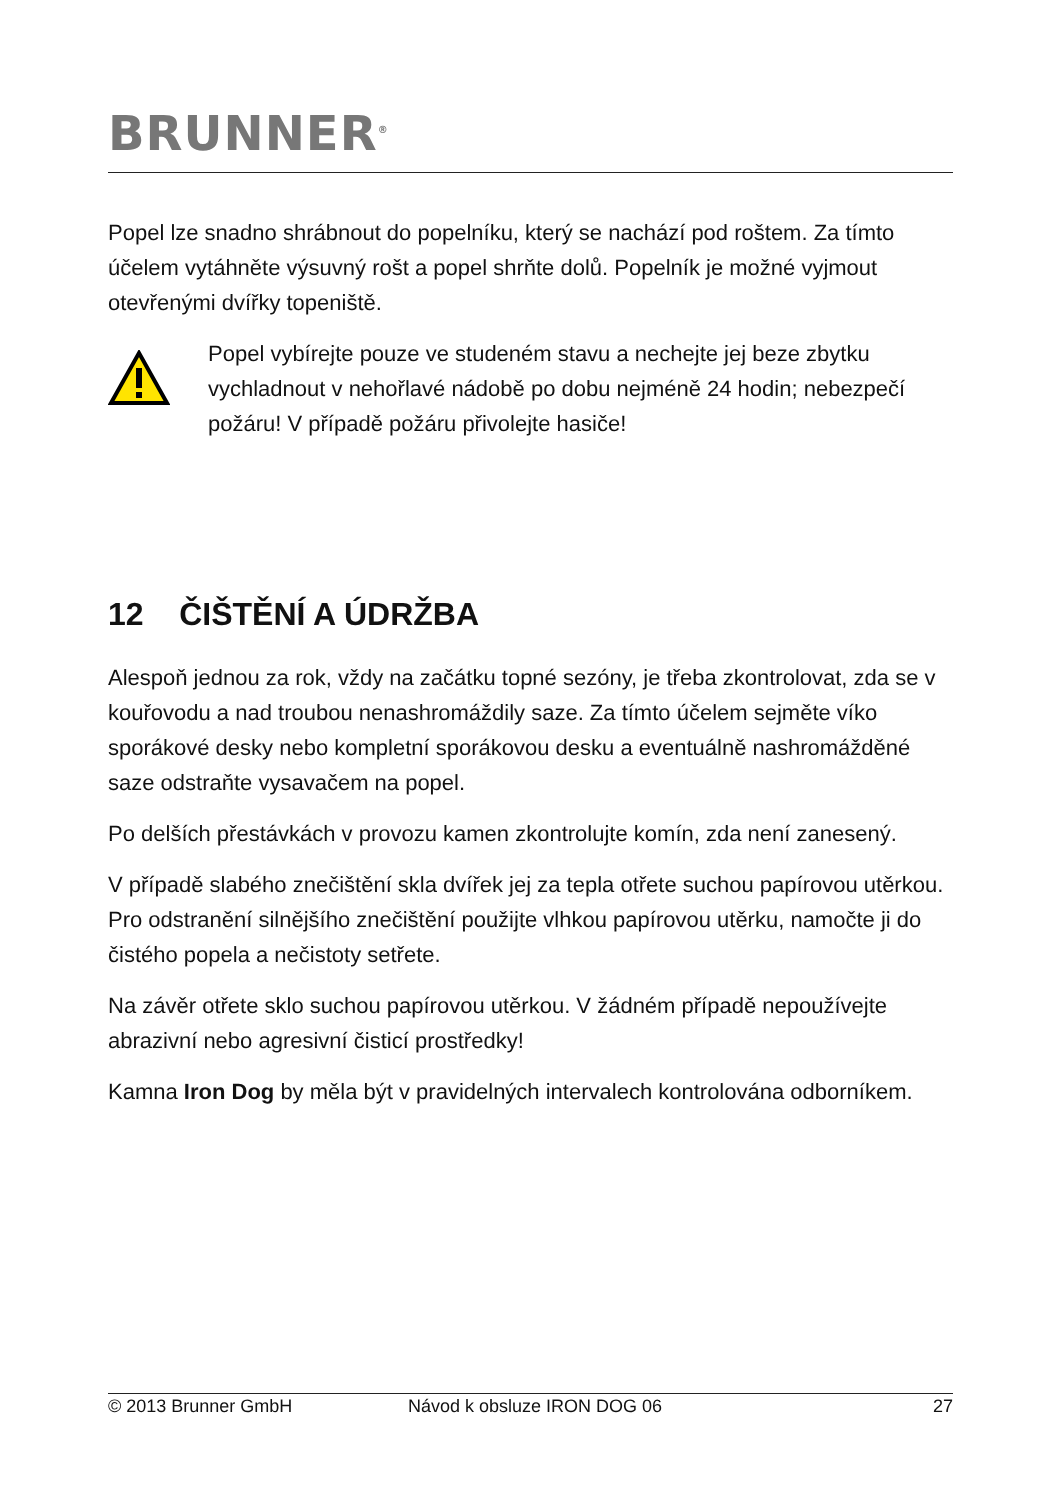BRUNNER<sup>®</sup>
Popel lze snadno shrábnout do popelníku, který se nachází pod roštem. Za tímto účelem vytáhněte výsuvný rošt a popel shrňte dolů. Popelník je možné vyjmout otevřenými dvířky topeniště.
Popel vybírejte pouze ve studeném stavu a nechejte jej beze zbytku vychladnout v nehořlavé nádobě po dobu nejméně 24 hodin; nebezpečí požáru! V případě požáru přivolejte hasiče!
12 ČIŠTĚNÍ A ÚDRŽBA
Alespoň jednou za rok, vždy na začátku topné sezóny, je třeba zkontrolovat, zda se v kouřovodu a nad troubou nenashromáždily saze. Za tímto účelem sejměte víko sporákové desky nebo kompletní sporákovou desku a eventuálně nashromážděné saze odstraňte vysavačem na popel.
Po delších přestávkách v provozu kamen zkontrolujte komín, zda není zanesený.
V případě slabého znečištění skla dvířek jej za tepla otřete suchou papírovou utěrkou. Pro odstranění silnějšího znečištění použijte vlhkou papírovou utěrku, namočte ji do čistého popela a nečistoty setřete.
Na závěr otřete sklo suchou papírovou utěrkou. V žádném případě nepoužívejte abrazivní nebo agresivní čisticí prostředky!
Kamna Iron Dog by měla být v pravidelných intervalech kontrolována odborníkem.
© 2013 Brunner GmbH Návod k obsluze IRON DOG 06 27